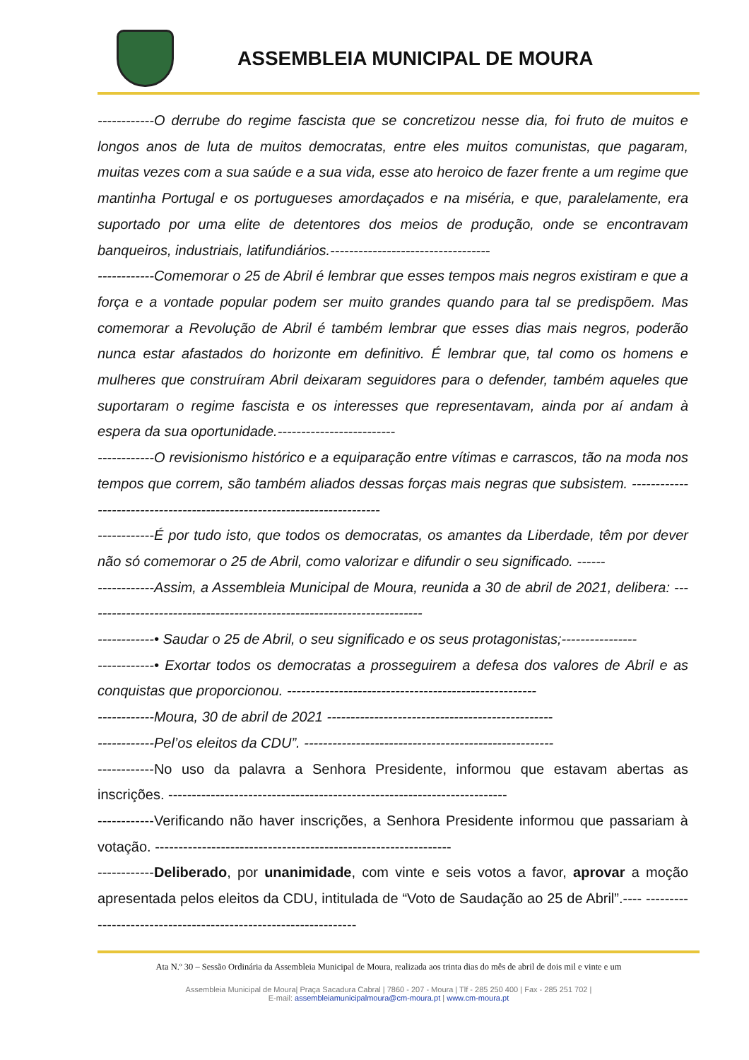ASSEMBLEIA MUNICIPAL DE MOURA
------------O derrube do regime fascista que se concretizou nesse dia, foi fruto de muitos e longos anos de luta de muitos democratas, entre eles muitos comunistas, que pagaram, muitas vezes com a sua saúde e a sua vida, esse ato heroico de fazer frente a um regime que mantinha Portugal e os portugueses amordaçados e na miséria, e que, paralelamente, era suportado por uma elite de detentores dos meios de produção, onde se encontravam banqueiros, industriais, latifundiários.----------------------------------
------------Comemorar o 25 de Abril é lembrar que esses tempos mais negros existiram e que a força e a vontade popular podem ser muito grandes quando para tal se predispõem. Mas comemorar a Revolução de Abril é também lembrar que esses dias mais negros, poderão nunca estar afastados do horizonte em definitivo. É lembrar que, tal como os homens e mulheres que construíram Abril deixaram seguidores para o defender, também aqueles que suportaram o regime fascista e os interesses que representavam, ainda por aí andam à espera da sua oportunidade.-------------------------
------------O revisionismo histórico e a equiparação entre vítimas e carrascos, tão na moda nos tempos que correm, são também aliados dessas forças mais negras que subsistem. ------------------------------------------------------------------------
------------É por tudo isto, que todos os democratas, os amantes da Liberdade, têm por dever não só comemorar o 25 de Abril, como valorizar e difundir o seu significado. ------
------------Assim, a Assembleia Municipal de Moura, reunida a 30 de abril de 2021, delibera: ------------------------------------------------------------------------
------------• Saudar o 25 de Abril, o seu significado e os seus protagonistas;----------------
------------• Exortar todos os democratas a prosseguirem a defesa dos valores de Abril e as conquistas que proporcionou. -----------------------------------------------------
------------Moura, 30 de abril de 2021 ------------------------------------------------
------------Pel’os eleitos da CDU”. -----------------------------------------------------
------------No uso da palavra a Senhora Presidente, informou que estavam abertas as inscrições. ------------------------------------------------------------------------
------------Verificando não haver inscrições, a Senhora Presidente informou que passariam à votação. ---------------------------------------------------------------
------------Deliberado, por unanimidade, com vinte e seis votos a favor, aprovar a moção apresentada pelos eleitos da CDU, intitulada de “Voto de Saudação ao 25 de Abril”.---- ----------------------------------------------------------------
Ata N.º 30 – Sessão Ordinária da Assembleia Municipal de Moura, realizada aos trinta dias do mês de abril de dois mil e vinte e um
Assembleia Municipal de Moura| Praça Sacadura Cabral | 7860 - 207 - Moura | Tlf - 285 250 400 | Fax - 285 251 702 |
E-mail: assembleiamunicipalmoura@cm-moura.pt | www.cm-moura.pt